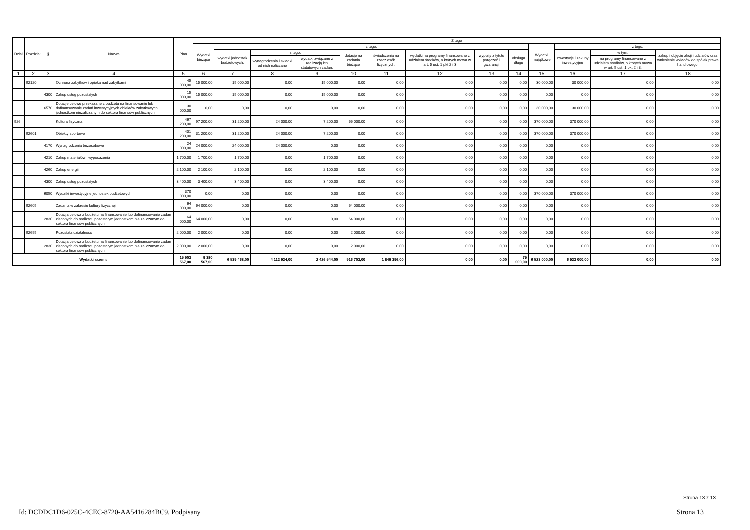| Dział | Rozdział | § | Nazwa | Plan | Z tego | | | | | | | | | | | | |
| --- | --- | --- | --- | --- | --- | --- | --- | --- | --- | --- | --- | --- | --- | --- | --- | --- | --- |
| | | | | | Wydatki bieżące | z tego: | | | | | | | | Wydatki majątkowe | z tego: | | |
| | | | | | | wydatki jednostek budżetowych, | z tego: | | dotacje na zadania bieżące | świadczenia na rzecz osób fizycznych; | wydatki na programy finansowane z udziałem środków, o których mowa w art. 5 ust. 1 pkt 2 i 3 | wypłaty z tytułu poręczeń i gwarancji | obsługa długu | | inwestycje i zakupy inwestycyjne | w tym: | zakup i objęcie akcji i udziałów oraz wniesienie wkładów do spółek prawa handlowego. |
| | | | | | | | wynagrodzenia i składki od nich naliczane | wydatki związane z realizacją ich statutowych zadań; | | | | | | | | na programy finansowane z udziałem środków, o których mowa w art. 5 ust. 1 pkt 2 i 3, | |
| 1 | 2 | 3 | 4 | 5 | 6 | 7 | 8 | 9 | 10 | 11 | 12 | 13 | 14 | 15 | 16 | 17 | 18 |
| | 92120 | | Ochrona zabytków i opieka nad zabytkami | 45 000,00 | 15 000,00 | 15 000,00 | 0,00 | 15 000,00 | 0,00 | 0,00 | 0,00 | 0,00 | 0,00 | 30 000,00 | 30 000,00 | 0,00 | 0,00 |
| | | 4300 | Zakup usług pozostałych | 15 000,00 | 15 000,00 | 15 000,00 | 0,00 | 15 000,00 | 0,00 | 0,00 | 0,00 | 0,00 | 0,00 | 0,00 | 0,00 | 0,00 | 0,00 |
| | | 6570 | Dotacje celowe przekazane z budżetu na finansowanie lub dofinansowanie zadań inwestycyjnych obiektów zabytkowych jednostkom niezaliczanym do sektora finansów publicznych | 30 000,00 | 0,00 | 0,00 | 0,00 | 0,00 | 0,00 | 0,00 | 0,00 | 0,00 | 0,00 | 30 000,00 | 30 000,00 | 0,00 | 0,00 |
| 926 | | | Kultura fizyczna | 467 200,00 | 97 200,00 | 31 200,00 | 24 000,00 | 7 200,00 | 66 000,00 | 0,00 | 0,00 | 0,00 | 0,00 | 370 000,00 | 370 000,00 | 0,00 | 0,00 |
| | 92601 | | Obiekty sportowe | 401 200,00 | 31 200,00 | 31 200,00 | 24 000,00 | 7 200,00 | 0,00 | 0,00 | 0,00 | 0,00 | 0,00 | 370 000,00 | 370 000,00 | 0,00 | 0,00 |
| | | 4170 | Wynagrodzenia bezosobowe | 24 000,00 | 24 000,00 | 24 000,00 | 24 000,00 | 0,00 | 0,00 | 0,00 | 0,00 | 0,00 | 0,00 | 0,00 | 0,00 | 0,00 | 0,00 |
| | | 4210 | Zakup materiałów i wyposażenia | 1 700,00 | 1 700,00 | 1 700,00 | 0,00 | 1 700,00 | 0,00 | 0,00 | 0,00 | 0,00 | 0,00 | 0,00 | 0,00 | 0,00 | 0,00 |
| | | 4260 | Zakup energii | 2 100,00 | 2 100,00 | 2 100,00 | 0,00 | 2 100,00 | 0,00 | 0,00 | 0,00 | 0,00 | 0,00 | 0,00 | 0,00 | 0,00 | 0,00 |
| | | 4300 | Zakup usług pozostałych | 3 400,00 | 3 400,00 | 3 400,00 | 0,00 | 3 400,00 | 0,00 | 0,00 | 0,00 | 0,00 | 0,00 | 0,00 | 0,00 | 0,00 | 0,00 |
| | | 6050 | Wydatki inwestycyjne jednostek budżetowych | 370 000,00 | 0,00 | 0,00 | 0,00 | 0,00 | 0,00 | 0,00 | 0,00 | 0,00 | 0,00 | 370 000,00 | 370 000,00 | 0,00 | 0,00 |
| | 92605 | | Zadania w zakresie kultury fizycznej | 64 000,00 | 64 000,00 | 0,00 | 0,00 | 0,00 | 64 000,00 | 0,00 | 0,00 | 0,00 | 0,00 | 0,00 | 0,00 | 0,00 | 0,00 |
| | | 2830 | Dotacja celowa z budżetu na finansowanie lub dofinansowanie zadań zleconych do realizacji pozostałym jednostkom nie zaliczanym do sektora finansów publicznych | 64 000,00 | 64 000,00 | 0,00 | 0,00 | 0,00 | 64 000,00 | 0,00 | 0,00 | 0,00 | 0,00 | 0,00 | 0,00 | 0,00 | 0,00 |
| | 92695 | | Pozostała działalność | 2 000,00 | 2 000,00 | 0,00 | 0,00 | 0,00 | 2 000,00 | 0,00 | 0,00 | 0,00 | 0,00 | 0,00 | 0,00 | 0,00 | 0,00 |
| | | 2830 | Dotacja celowa z budżetu na finansowanie lub dofinansowanie zadań zleconych do realizacji pozostałym jednostkom nie zaliczanym do sektora finansów publicznych | 2 000,00 | 2 000,00 | 0,00 | 0,00 | 0,00 | 2 000,00 | 0,00 | 0,00 | 0,00 | 0,00 | 0,00 | 0,00 | 0,00 | 0,00 |
| Wydatki razem: | | | | 15 903 567,00 | 9 380 567,00 | 6 539 468,00 | 4 112 924,00 | 2 426 544,00 | 916 703,00 | 1 849 396,00 | 0,00 | 0,00 | 75 000,00 | 6 523 000,00 | 6 523 000,00 | 0,00 | 0,00 |
Strona 13 z 13
Id: DCDDC1D6-025C-4CEC-8720-AA5416284BC9. Podpisany Strona 13